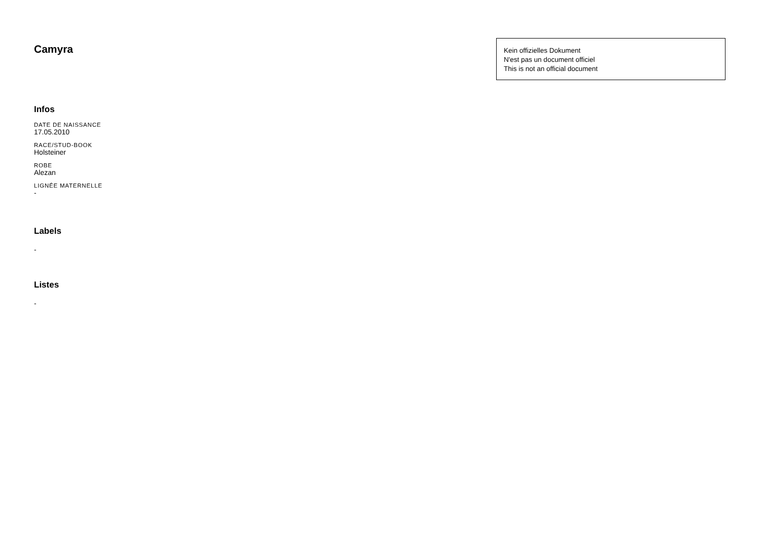Camyra
Kein offizielles Dokument
N'est pas un document officiel
This is not an official document
Infos
DATE DE NAISSANCE
17.05.2010
RACE/STUD-BOOK
Holsteiner
ROBE
Alezan
LIGNÉE MATERNELLE
-
Labels
-
Listes
-